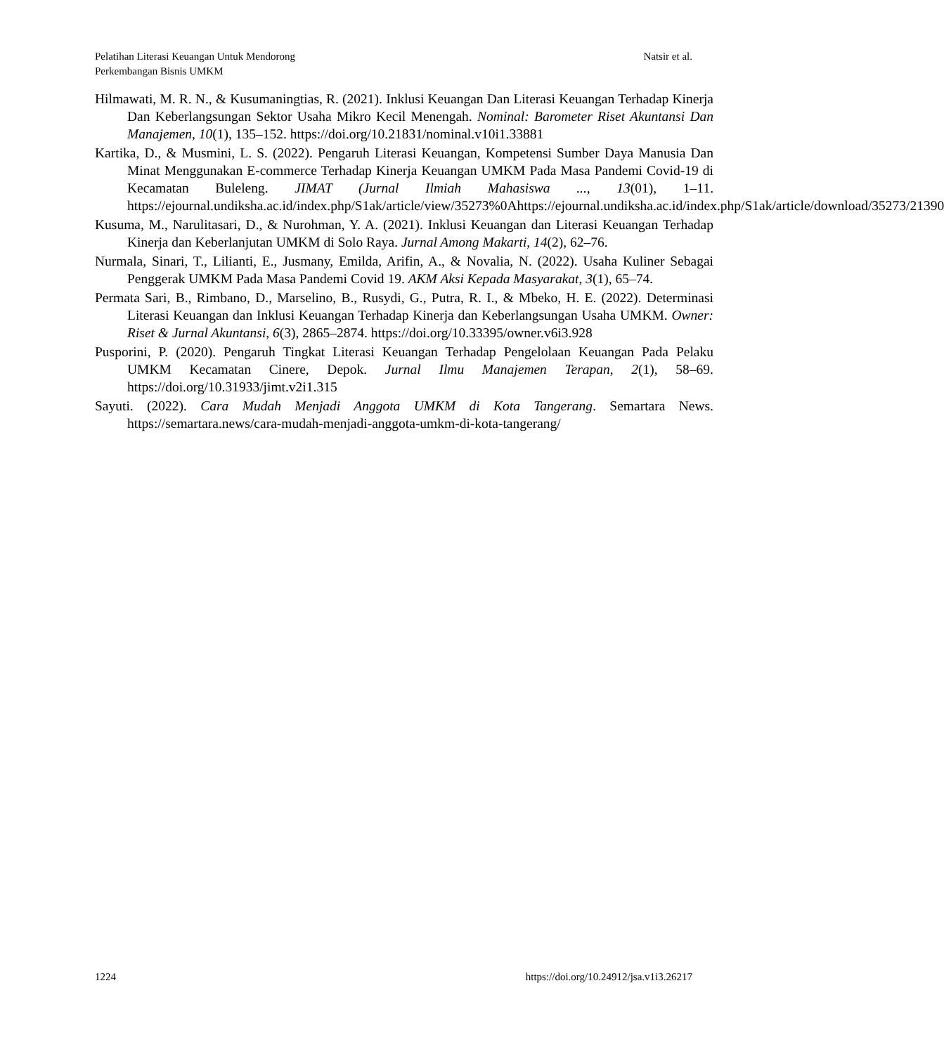Pelatihan Literasi Keuangan Untuk Mendorong
Perkembangan Bisnis UMKM
Natsir et al.
Hilmawati, M. R. N., & Kusumaningtias, R. (2021). Inklusi Keuangan Dan Literasi Keuangan Terhadap Kinerja Dan Keberlangsungan Sektor Usaha Mikro Kecil Menengah. Nominal: Barometer Riset Akuntansi Dan Manajemen, 10(1), 135–152. https://doi.org/10.21831/nominal.v10i1.33881
Kartika, D., & Musmini, L. S. (2022). Pengaruh Literasi Keuangan, Kompetensi Sumber Daya Manusia Dan Minat Menggunakan E-commerce Terhadap Kinerja Keuangan UMKM Pada Masa Pandemi Covid-19 di Kecamatan Buleleng. JIMAT (Jurnal Ilmiah Mahasiswa ..., 13(01), 1–11. https://ejournal.undiksha.ac.id/index.php/S1ak/article/view/35273%0Ahttps://ejournal.undiksha.ac.id/index.php/S1ak/article/download/35273/21390
Kusuma, M., Narulitasari, D., & Nurohman, Y. A. (2021). Inklusi Keuangan dan Literasi Keuangan Terhadap Kinerja dan Keberlanjutan UMKM di Solo Raya. Jurnal Among Makarti, 14(2), 62–76.
Nurmala, Sinari, T., Lilianti, E., Jusmany, Emilda, Arifin, A., & Novalia, N. (2022). Usaha Kuliner Sebagai Penggerak UMKM Pada Masa Pandemi Covid 19. AKM Aksi Kepada Masyarakat, 3(1), 65–74.
Permata Sari, B., Rimbano, D., Marselino, B., Rusydi, G., Putra, R. I., & Mbeko, H. E. (2022). Determinasi Literasi Keuangan dan Inklusi Keuangan Terhadap Kinerja dan Keberlangsungan Usaha UMKM. Owner: Riset & Jurnal Akuntansi, 6(3), 2865–2874. https://doi.org/10.33395/owner.v6i3.928
Pusporini, P. (2020). Pengaruh Tingkat Literasi Keuangan Terhadap Pengelolaan Keuangan Pada Pelaku UMKM Kecamatan Cinere, Depok. Jurnal Ilmu Manajemen Terapan, 2(1), 58–69. https://doi.org/10.31933/jimt.v2i1.315
Sayuti. (2022). Cara Mudah Menjadi Anggota UMKM di Kota Tangerang. Semartara News. https://semartara.news/cara-mudah-menjadi-anggota-umkm-di-kota-tangerang/
1224 https://doi.org/10.24912/jsa.v1i3.26217